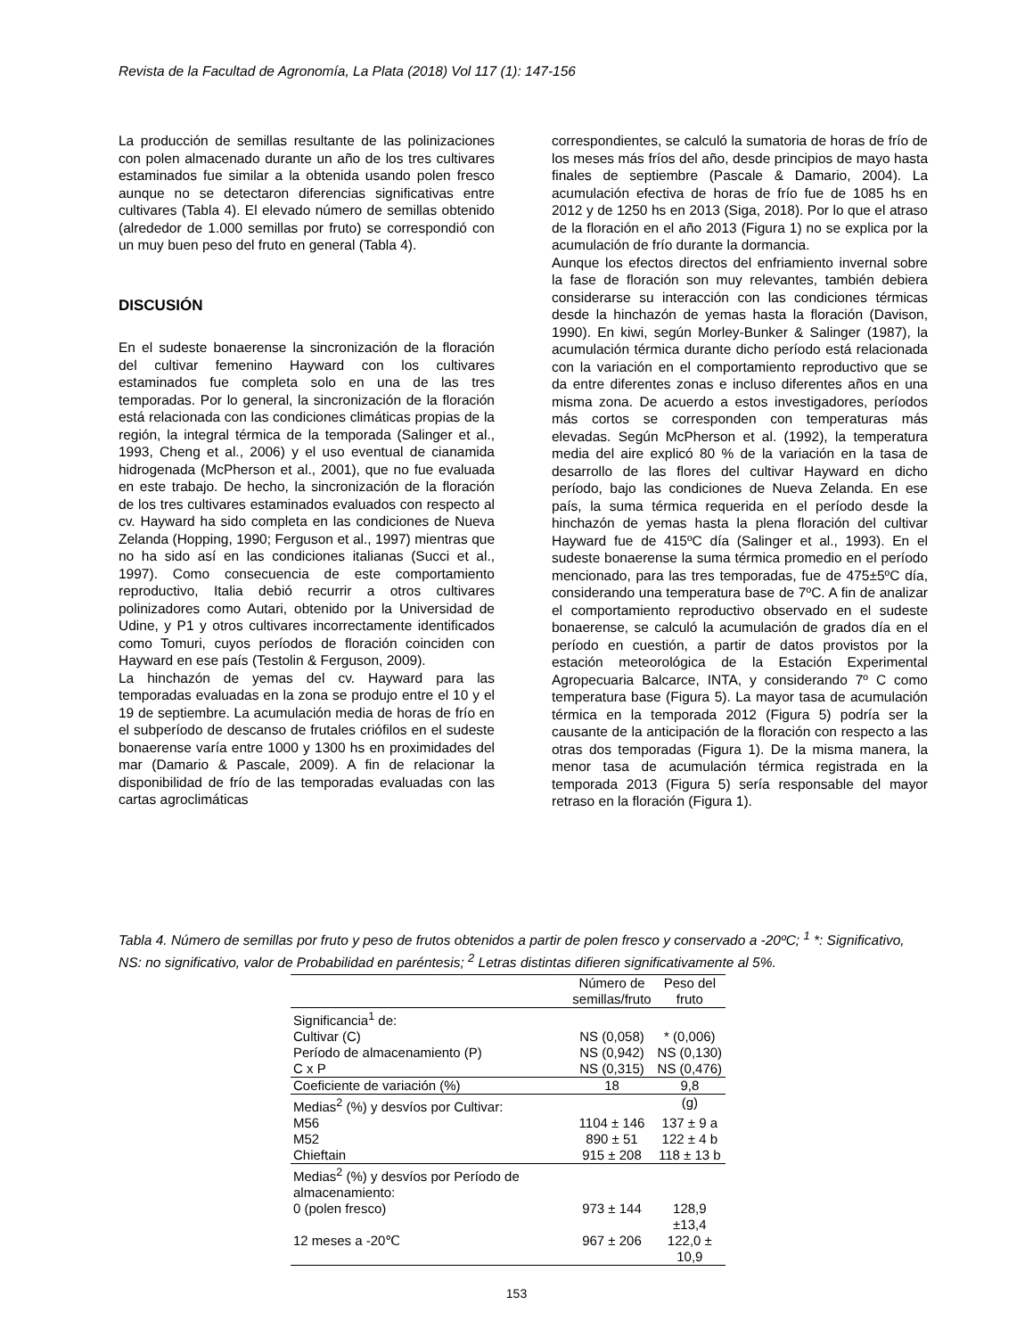Revista de la Facultad de Agronomía, La Plata (2018) Vol 117 (1): 147-156
La producción de semillas resultante de las polinizaciones con polen almacenado durante un año de los tres cultivares estaminados fue similar a la obtenida usando polen fresco aunque no se detectaron diferencias significativas entre cultivares (Tabla 4). El elevado número de semillas obtenido (alrededor de 1.000 semillas por fruto) se correspondió con un muy buen peso del fruto en general (Tabla 4).
DISCUSIÓN
En el sudeste bonaerense la sincronización de la floración del cultivar femenino Hayward con los cultivares estaminados fue completa solo en una de las tres temporadas. Por lo general, la sincronización de la floración está relacionada con las condiciones climáticas propias de la región, la integral térmica de la temporada (Salinger et al., 1993, Cheng et al., 2006) y el uso eventual de cianamida hidrogenada (McPherson et al., 2001), que no fue evaluada en este trabajo. De hecho, la sincronización de la floración de los tres cultivares estaminados evaluados con respecto al cv. Hayward ha sido completa en las condiciones de Nueva Zelanda (Hopping, 1990; Ferguson et al., 1997) mientras que no ha sido así en las condiciones italianas (Succi et al., 1997). Como consecuencia de este comportamiento reproductivo, Italia debió recurrir a otros cultivares polinizadores como Autari, obtenido por la Universidad de Udine, y P1 y otros cultivares incorrectamente identificados como Tomuri, cuyos períodos de floración coinciden con Hayward en ese país (Testolin & Ferguson, 2009).
La hinchazón de yemas del cv. Hayward para las temporadas evaluadas en la zona se produjo entre el 10 y el 19 de septiembre. La acumulación media de horas de frío en el subperíodo de descanso de frutales criófilos en el sudeste bonaerense varía entre 1000 y 1300 hs en proximidades del mar (Damario & Pascale, 2009). A fin de relacionar la disponibilidad de frío de las temporadas evaluadas con las cartas agroclimáticas
correspondientes, se calculó la sumatoria de horas de frío de los meses más fríos del año, desde principios de mayo hasta finales de septiembre (Pascale & Damario, 2004). La acumulación efectiva de horas de frío fue de 1085 hs en 2012 y de 1250 hs en 2013 (Siga, 2018). Por lo que el atraso de la floración en el año 2013 (Figura 1) no se explica por la acumulación de frío durante la dormancia.
Aunque los efectos directos del enfriamiento invernal sobre la fase de floración son muy relevantes, también debiera considerarse su interacción con las condiciones térmicas desde la hinchazón de yemas hasta la floración (Davison, 1990). En kiwi, según Morley-Bunker & Salinger (1987), la acumulación térmica durante dicho período está relacionada con la variación en el comportamiento reproductivo que se da entre diferentes zonas e incluso diferentes años en una misma zona. De acuerdo a estos investigadores, períodos más cortos se corresponden con temperaturas más elevadas. Según McPherson et al. (1992), la temperatura media del aire explicó 80 % de la variación en la tasa de desarrollo de las flores del cultivar Hayward en dicho período, bajo las condiciones de Nueva Zelanda. En ese país, la suma térmica requerida en el período desde la hinchazón de yemas hasta la plena floración del cultivar Hayward fue de 415ºC día (Salinger et al., 1993). En el sudeste bonaerense la suma térmica promedio en el período mencionado, para las tres temporadas, fue de 475±5ºC día, considerando una temperatura base de 7ºC. A fin de analizar el comportamiento reproductivo observado en el sudeste bonaerense, se calculó la acumulación de grados día en el período en cuestión, a partir de datos provistos por la estación meteorológica de la Estación Experimental Agropecuaria Balcarce, INTA, y considerando 7º C como temperatura base (Figura 5). La mayor tasa de acumulación térmica en la temporada 2012 (Figura 5) podría ser la causante de la anticipación de la floración con respecto a las otras dos temporadas (Figura 1). De la misma manera, la menor tasa de acumulación térmica registrada en la temporada 2013 (Figura 5) sería responsable del mayor retraso en la floración (Figura 1).
Tabla 4. Número de semillas por fruto y peso de frutos obtenidos a partir de polen fresco y conservado a -20ºC; <sup>1</sup> *: Significativo, NS: no significativo, valor de Probabilidad en paréntesis; <sup>2</sup> Letras distintas difieren significativamente al 5%.
| | Número de semillas/fruto | Peso del fruto |
| --- | --- | --- |
| Significancia<sup>1</sup> de: | | |
| Cultivar (C) | NS (0,058) | * (0,006) |
| Período de almacenamiento (P) | NS (0,942) | NS (0,130) |
| C x P | NS (0,315) | NS (0,476) |
| Coeficiente de variación (%) | 18 | 9,8 |
| Medias<sup>2</sup> (%) y desvíos por Cultivar: | | (g) |
| M56 | 1104 ± 146 | 137 ± 9 a |
| M52 | 890 ± 51 | 122 ± 4 b |
| Chieftain | 915 ± 208 | 118 ± 13 b |
| Medias<sup>2</sup> (%) y desvíos por Período de almacenamiento: | | |
| 0 (polen fresco) | 973 ± 144 | 128,9 ±13,4 |
| 12 meses a -20℃ | 967 ± 206 | 122,0 ± 10,9 |
153